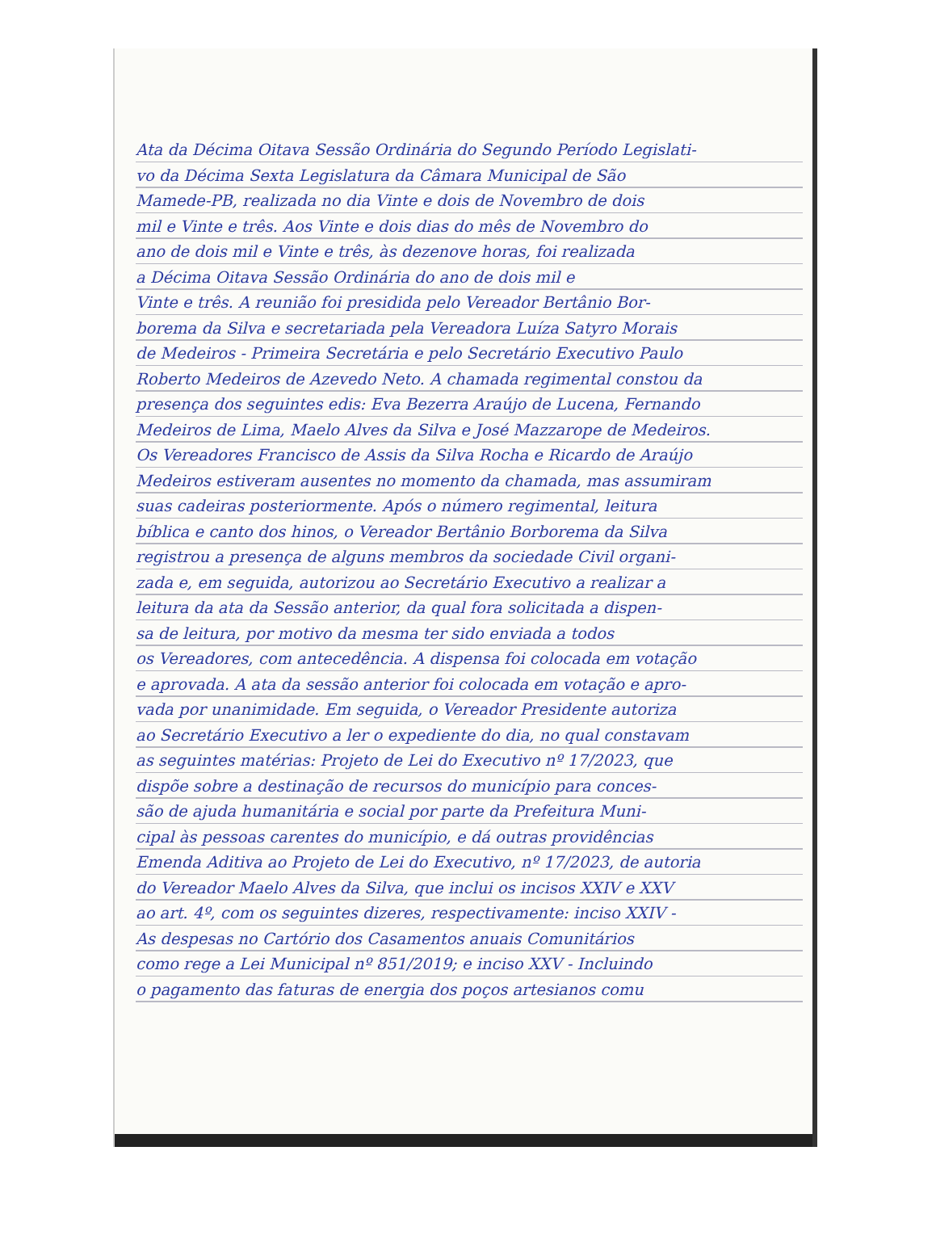Ata da Décima Oitava Sessão Ordinária do Segundo Período Legislati-
vo da Décima Sexta Legislatura da Câmara Municipal de São
Mamede-PB, realizada no dia Vinte e dois de Novembro de dois
mil e Vinte e três. Aos Vinte e dois dias do mês de Novembro do
ano de dois mil e Vinte e três, às dezenove horas, foi realizada
a Décima Oitava Sessão Ordinária do ano de dois mil e
Vinte e três. A reunião foi presidida pelo Vereador Bertânio Bor-
borema da Silva e secretariada pela Vereadora Luíza Satyro Morais
de Medeiros - Primeira Secretária e pelo Secretário Executivo Paulo
Roberto Medeiros de Azevedo Neto. A chamada regimental constou da
presença dos seguintes edis: Eva Bezerra Araújo de Lucena, Fernando
Medeiros de Lima, Maelo Alves da Silva e José Mazzarope de Medeiros.
Os Vereadores Francisco de Assis da Silva Rocha e Ricardo de Araújo
Medeiros estiveram ausentes no momento da chamada, mas assumiram
suas cadeiras posteriormente. Após o número regimental, leitura
bíblica e canto dos hinos, o Vereador Bertânio Borborema da Silva
registrou a presença de alguns membros da sociedade Civil organi-
zada e, em seguida, autorizou ao Secretário Executivo a realizar a
leitura da ata da Sessão anterior, da qual fora solicitada a dispen-
sa de leitura, por motivo da mesma ter sido enviada a todos
os Vereadores, com antecedência. A dispensa foi colocada em votação
e aprovada. A ata da sessão anterior foi colocada em votação e apro-
vada por unanimidade. Em seguida, o Vereador Presidente autoriza
ao Secretário Executivo a ler o expediente do dia, no qual constavam
as seguintes matérias: Projeto de Lei do Executivo nº 17/2023, que
dispõe sobre a destinação de recursos do município para conces-
são de ajuda humanitária e social por parte da Prefeitura Muni-
cipal às pessoas carentes do município, e dá outras providências
Emenda Aditiva ao Projeto de Lei do Executivo, nº 17/2023, de autoria
do Vereador Maelo Alves da Silva, que inclui os incisos XXIV e XXV
ao art. 4º, com os seguintes dizeres, respectivamente: inciso XXIV -
As despesas no Cartório dos Casamentos anuais Comunitários
como rege a Lei Municipal nº 851/2019; e inciso XXV - Incluindo
o pagamento das faturas de energia dos poços artesianos comu